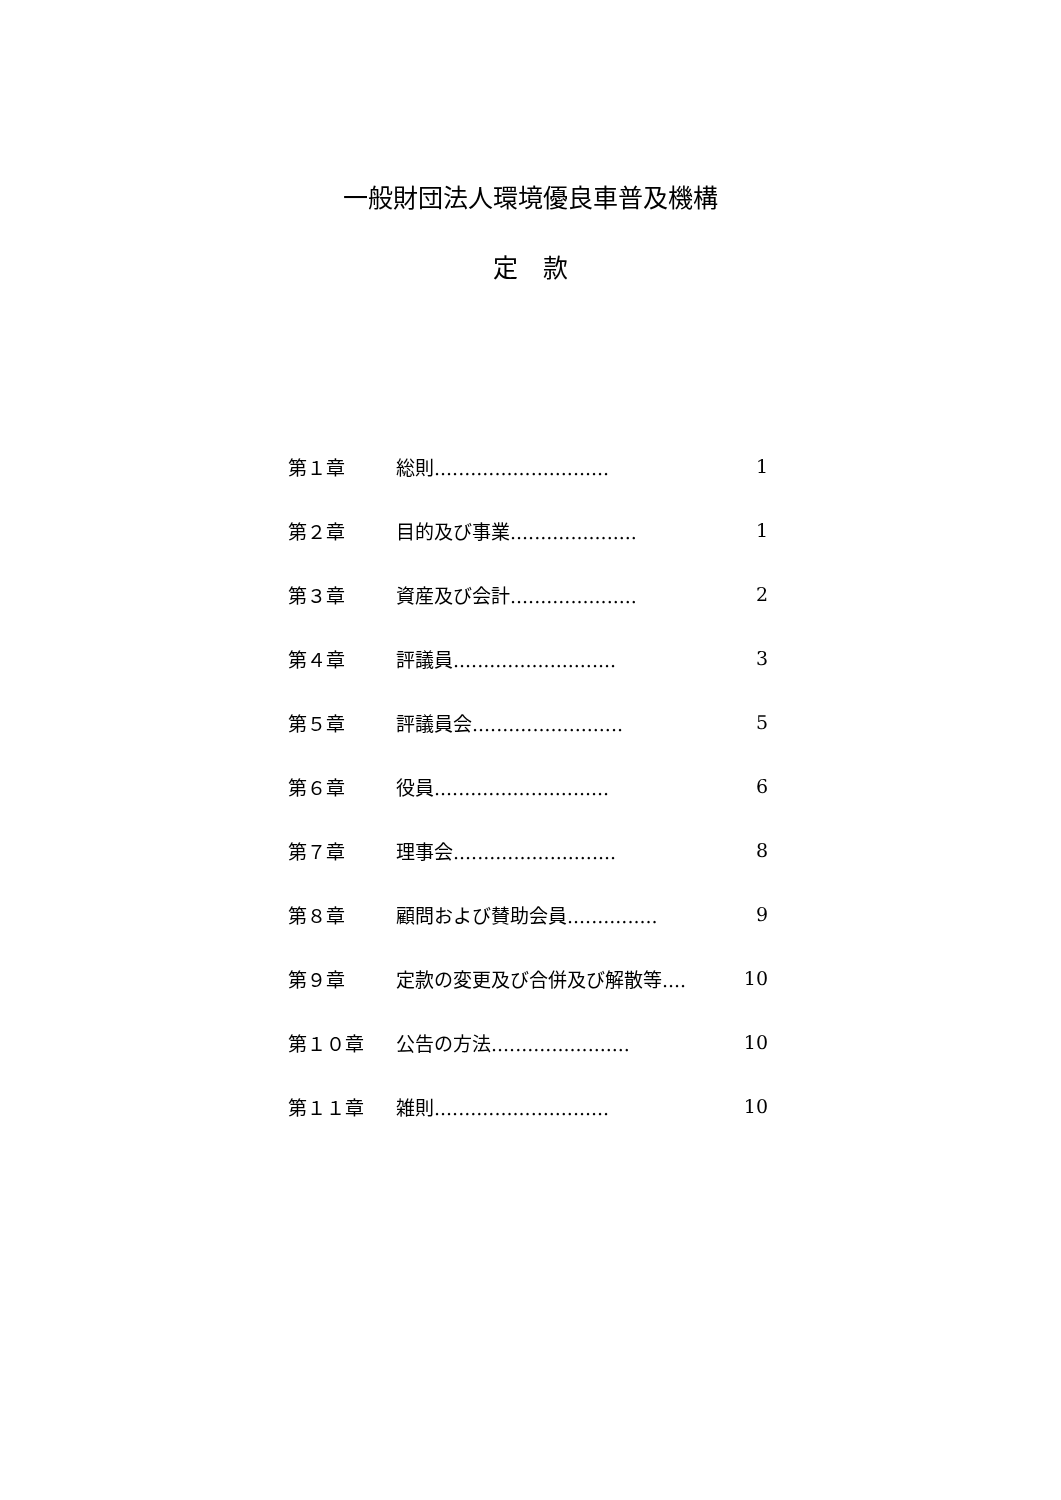一般財団法人環境優良車普及機構
定　款
第１章 総則............................. 1
第２章 目的及び事業..................... 1
第３章 資産及び会計..................... 2
第４章 評議員........................... 3
第５章 評議員会......................... 5
第６章 役員............................. 6
第７章 理事会........................... 8
第８章 顧問および賛助会員............... 9
第９章 定款の変更及び合併及び解散等.... 10
第１０章 公告の方法....................... 10
第１１章 雑則............................. 10